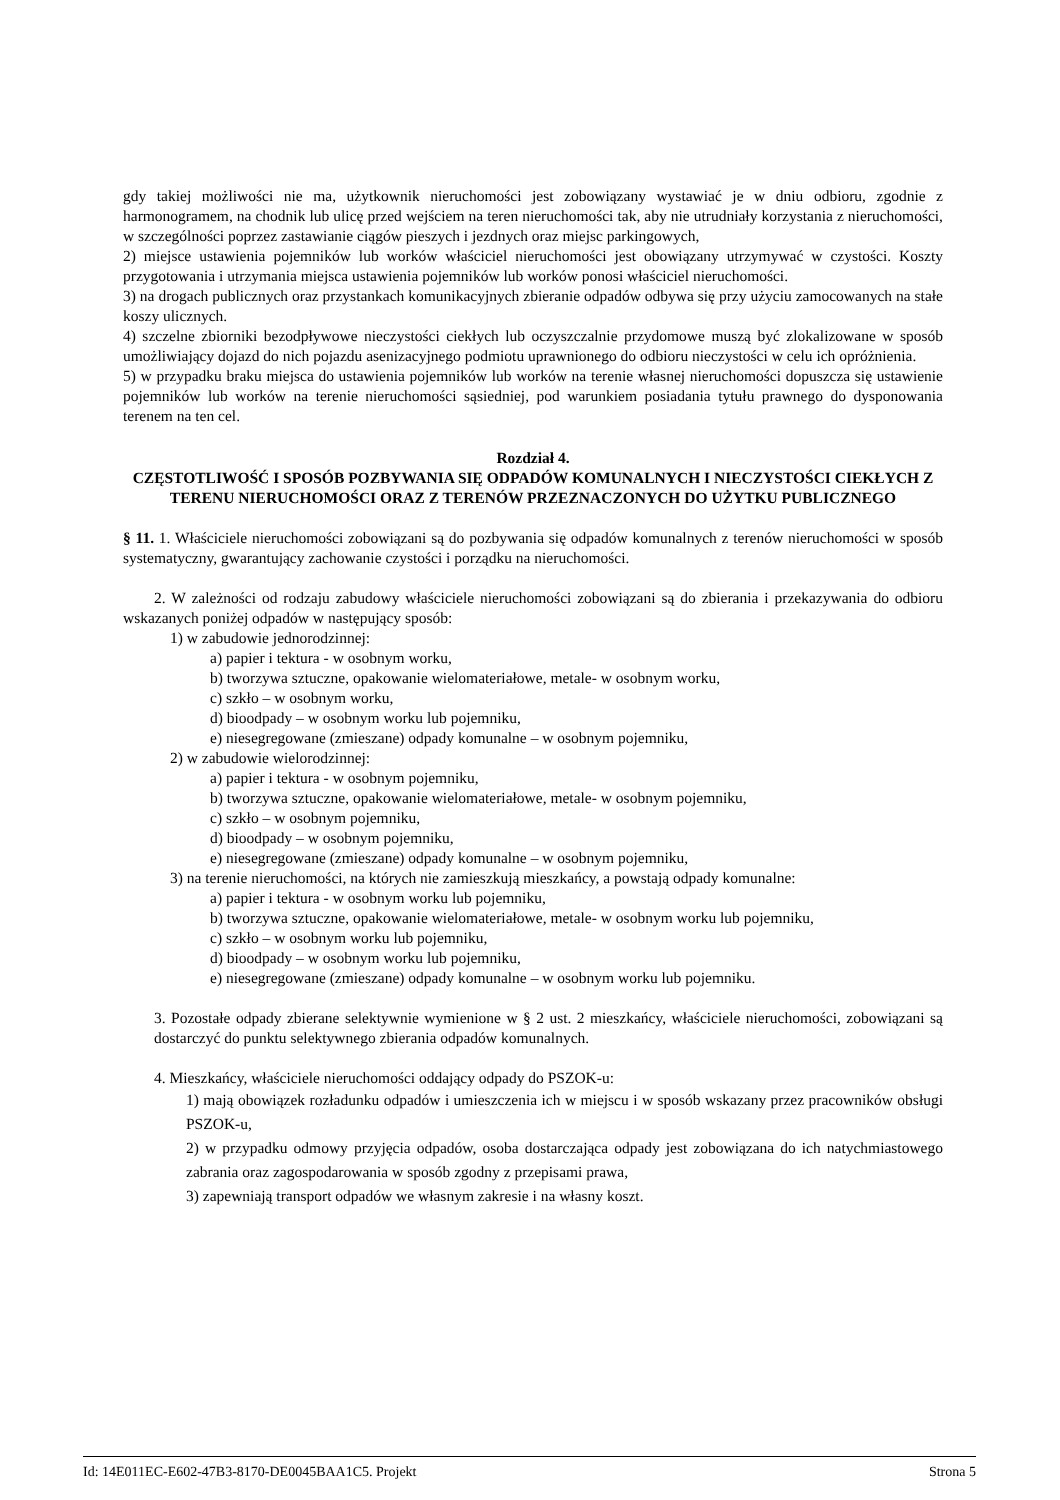gdy takiej możliwości nie ma, użytkownik nieruchomości jest zobowiązany wystawiać je w dniu odbioru, zgodnie z harmonogramem, na chodnik lub ulicę przed wejściem na teren nieruchomości tak, aby nie utrudniały korzystania z nieruchomości, w szczególności poprzez zastawianie ciągów pieszych i jezdnych oraz miejsc parkingowych,
2) miejsce ustawienia pojemników lub worków właściciel nieruchomości jest obowiązany utrzymywać w czystości. Koszty przygotowania i utrzymania miejsca ustawienia pojemników lub worków ponosi właściciel nieruchomości.
3) na drogach publicznych oraz przystankach komunikacyjnych zbieranie odpadów odbywa się przy użyciu zamocowanych na stałe koszy ulicznych.
4) szczelne zbiorniki bezodpływowe nieczystości ciekłych lub oczyszczalnie przydomowe muszą być zlokalizowane w sposób umożliwiający dojazd do nich pojazdu asenizacyjnego podmiotu uprawnionego do odbioru nieczystości w celu ich opróżnienia.
5) w przypadku braku miejsca do ustawienia pojemników lub worków na terenie własnej nieruchomości dopuszcza się ustawienie pojemników lub worków na terenie nieruchomości sąsiedniej, pod warunkiem posiadania tytułu prawnego do dysponowania terenem na ten cel.
Rozdział 4.
CZĘSTOTLIWOŚĆ I SPOSÓB POZBYWANIA SIĘ ODPADÓW KOMUNALNYCH I NIECZYSTOŚCI CIEKŁYCH Z TERENU NIERUCHOMOŚCI ORAZ Z TERENÓW PRZEZNACZONYCH DO UŻYTKU PUBLICZNEGO
§ 11. 1. Właściciele nieruchomości zobowiązani są do pozbywania się odpadów komunalnych z terenów nieruchomości w sposób systematyczny, gwarantujący zachowanie czystości i porządku na nieruchomości.
2. W zależności od rodzaju zabudowy właściciele nieruchomości zobowiązani są do zbierania i przekazywania do odbioru wskazanych poniżej odpadów w następujący sposób:
1) w zabudowie jednorodzinnej:
a) papier i tektura - w osobnym worku,
b) tworzywa sztuczne, opakowanie wielomateriałowe, metale- w osobnym worku,
c) szkło – w osobnym worku,
d) bioodpady – w osobnym worku lub pojemniku,
e) niesegregowane (zmieszane) odpady komunalne – w osobnym pojemniku,
2) w zabudowie wielorodzinnej:
a) papier i tektura - w osobnym pojemniku,
b) tworzywa sztuczne, opakowanie wielomateriałowe, metale- w osobnym pojemniku,
c) szkło – w osobnym pojemniku,
d) bioodpady – w osobnym pojemniku,
e) niesegregowane (zmieszane) odpady komunalne – w osobnym pojemniku,
3) na terenie nieruchomości, na których nie zamieszkują mieszkańcy, a powstają odpady komunalne:
a) papier i tektura - w osobnym worku lub pojemniku,
b) tworzywa sztuczne, opakowanie wielomateriałowe, metale- w osobnym worku lub pojemniku,
c) szkło – w osobnym worku lub pojemniku,
d) bioodpady – w osobnym worku lub pojemniku,
e) niesegregowane (zmieszane) odpady komunalne – w osobnym worku lub pojemniku.
3. Pozostałe odpady zbierane selektywnie wymienione w § 2 ust. 2 mieszkańcy, właściciele nieruchomości, zobowiązani są dostarczyć do punktu selektywnego zbierania odpadów komunalnych.
4. Mieszkańcy, właściciele nieruchomości oddający odpady do PSZOK-u:
1) mają obowiązek rozładunku odpadów i umieszczenia ich w miejscu i w sposób wskazany przez pracowników obsługi PSZOK-u,
2) w przypadku odmowy przyjęcia odpadów, osoba dostarczająca odpady jest zobowiązana do ich natychmiastowego zabrania oraz zagospodarowania w sposób zgodny z przepisami prawa,
3) zapewniają transport odpadów we własnym zakresie i na własny koszt.
Id: 14E011EC-E602-47B3-8170-DE0045BAA1C5. Projekt Strona 5